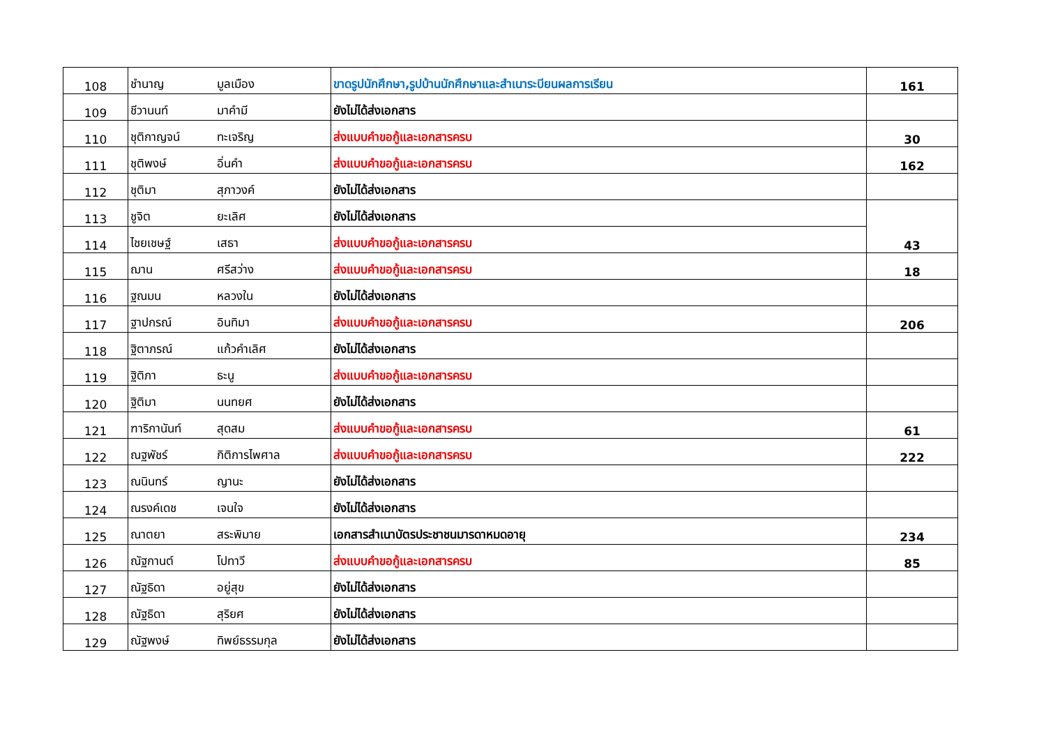| 108 | ชำนาญ | มูลเมือง | ขาดรูปนักศึกษา,รูปบ้านนักศึกษาและสำเนาระบียนผลการเรียน | 161 |
| 109 | ชีวานนท์ | มาคำมี | ยังไม่ได้ส่งเอกสาร | |
| 110 | ชุติกาญจน์ | ทะเจริญ | ส่งแบบคำขอกู้และเอกสารครบ | 30 |
| 111 | ชุติพงษ์ | อิ่นคำ | ส่งแบบคำขอกู้และเอกสารครบ | 162 |
| 112 | ชุติมา | สุภาวงค์ | ยังไม่ได้ส่งเอกสาร | |
| 113 | ชูจิต | ยะเลิศ | ยังไม่ได้ส่งเอกสาร | 43 |
| 114 | ไชยเชษฐ์ | เสธา | ส่งแบบคำขอกู้และเอกสารครบ | |
| 115 | ฌาน | ศรีสว่าง | ส่งแบบคำขอกู้และเอกสารครบ | 18 |
| 116 | ฐณมน | หลวงใน | ยังไม่ได้ส่งเอกสาร | |
| 117 | ฐาปกรณ์ | อินทิมา | ส่งแบบคำขอกู้และเอกสารครบ | 206 |
| 118 | ฐิตาภรณ์ | แก้วคำเลิศ | ยังไม่ได้ส่งเอกสาร | |
| 119 | ฐิติภา | ธะนู | ส่งแบบคำขอกู้และเอกสารครบ | |
| 120 | ฐิติมา | นนทยศ | ยังไม่ได้ส่งเอกสาร | |
| 121 | ฑาริกานันท์ | สุดสม | ส่งแบบคำขอกู้และเอกสารครบ | 61 |
| 122 | ณฐพัชร์ | กิติการไพศาล | ส่งแบบคำขอกู้และเอกสารครบ | 222 |
| 123 | ณนินทร์ | ญานะ | ยังไม่ได้ส่งเอกสาร | |
| 124 | ณรงค์เดช | เจนใจ | ยังไม่ได้ส่งเอกสาร | |
| 125 | ณาตยา | สระพิมาย | เอกสารสำเนาบัตรประชาชนมารดาหมดอายุ | 234 |
| 126 | ณัฐกานต์ | โปทาวี | ส่งแบบคำขอกู้และเอกสารครบ | 85 |
| 127 | ณัฐธิดา | อยู่สุข | ยังไม่ได้ส่งเอกสาร | |
| 128 | ณัฐธิดา | สุริยศ | ยังไม่ได้ส่งเอกสาร | |
| 129 | ณัฐพงษ์ | ทิพย์ธรรมกุล | ยังไม่ได้ส่งเอกสาร | |